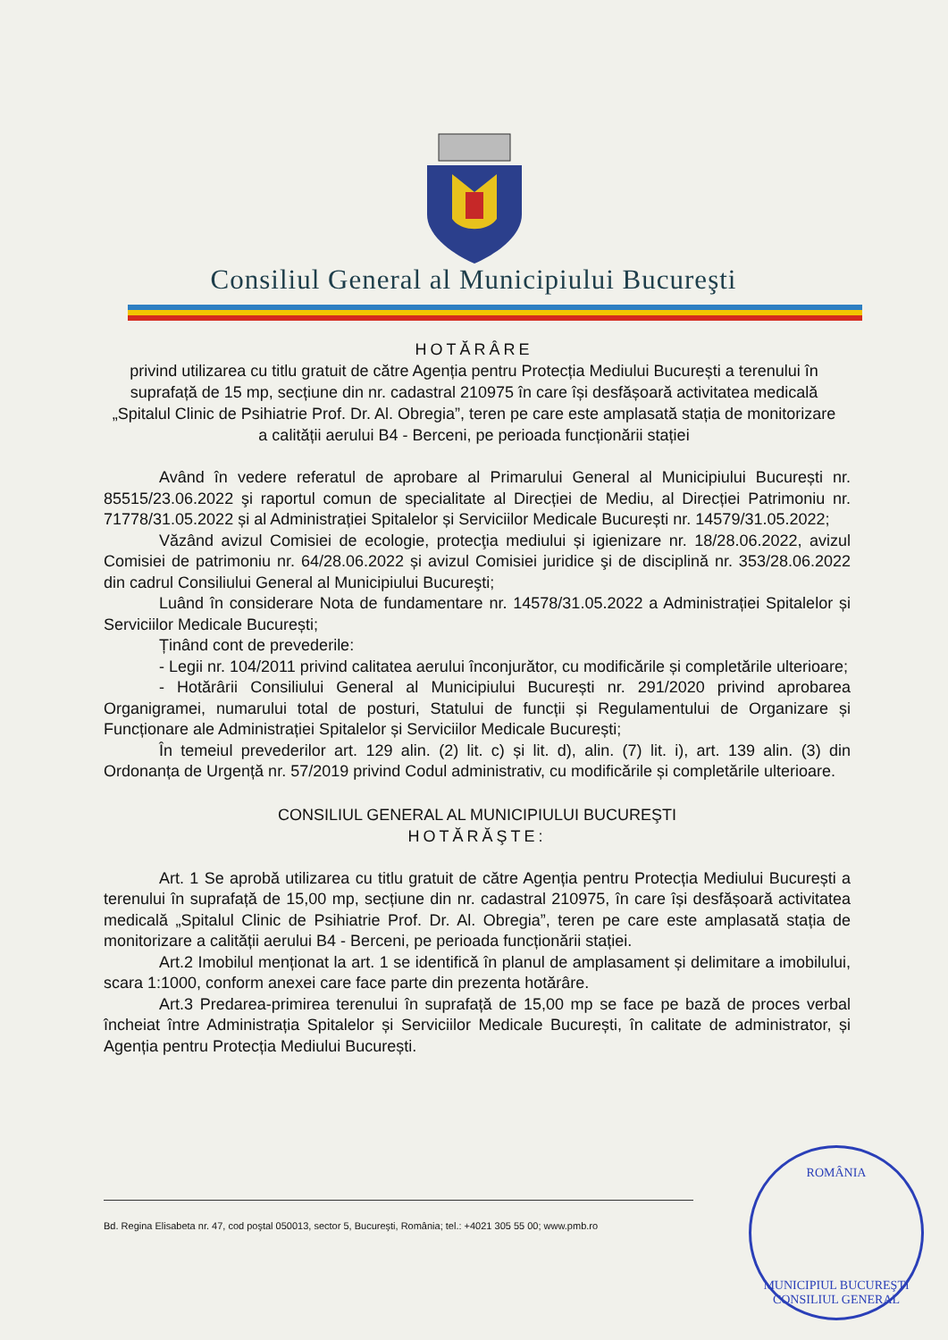Consiliul General al Municipiului Bucureşti
HOTĂRÂRE
privind utilizarea cu titlu gratuit de către Agenția pentru Protecția Mediului București a terenului în suprafață de 15 mp, secțiune din nr. cadastral 210975 în care își desfășoară activitatea medicală „Spitalul Clinic de Psihiatrie Prof. Dr. Al. Obregia”, teren pe care este amplasată stația de monitorizare a calității aerului B4 - Berceni, pe perioada funcționării stației
Având în vedere referatul de aprobare al Primarului General al Municipiului București nr. 85515/23.06.2022 şi raportul comun de specialitate al Direcției de Mediu, al Direcției Patrimoniu nr. 71778/31.05.2022 și al Administrației Spitalelor și Serviciilor Medicale București nr. 14579/31.05.2022;
Văzând avizul Comisiei de ecologie, protecţia mediului și igienizare nr. 18/28.06.2022, avizul Comisiei de patrimoniu nr. 64/28.06.2022 și avizul Comisiei juridice şi de disciplină nr. 353/28.06.2022 din cadrul Consiliului General al Municipiului Bucureşti;
Luând în considerare Nota de fundamentare nr. 14578/31.05.2022 a Administrației Spitalelor și Serviciilor Medicale București;
Ținând cont de prevederile:
- Legii nr. 104/2011 privind calitatea aerului înconjurător, cu modificările și completările ulterioare;
- Hotărârii Consiliului General al Municipiului București nr. 291/2020 privind aprobarea Organigramei, numarului total de posturi, Statului de funcții și Regulamentului de Organizare și Funcționare ale Administrației Spitalelor și Serviciilor Medicale București;
În temeiul prevederilor art. 129 alin. (2) lit. c) și lit. d), alin. (7) lit. i), art. 139 alin. (3) din Ordonanța de Urgență nr. 57/2019 privind Codul administrativ, cu modificările și completările ulterioare.
CONSILIUL GENERAL AL MUNICIPIULUI BUCUREŞTI
HOTĂRĂŞTE:
Art. 1 Se aprobă utilizarea cu titlu gratuit de către Agenția pentru Protecția Mediului București a terenului în suprafață de 15,00 mp, secțiune din nr. cadastral 210975, în care își desfășoară activitatea medicală „Spitalul Clinic de Psihiatrie Prof. Dr. Al. Obregia”, teren pe care este amplasată stația de monitorizare a calității aerului B4 - Berceni, pe perioada funcționării stației.
Art.2 Imobilul menționat la art. 1 se identifică în planul de amplasament și delimitare a imobilului, scara 1:1000, conform anexei care face parte din prezenta hotărâre.
Art.3 Predarea-primirea terenului în suprafață de 15,00 mp se face pe bază de proces verbal încheiat între Administrația Spitalelor și Serviciilor Medicale București, în calitate de administrator, și Agenția pentru Protecția Mediului București.
Bd. Regina Elisabeta nr. 47, cod poştal 050013, sector 5, Bucureşti, România; tel.: +4021 305 55 00; www.pmb.ro
ROMÂNIA
MUNICIPIUL BUCUREŞTI
CONSILIUL GENERAL